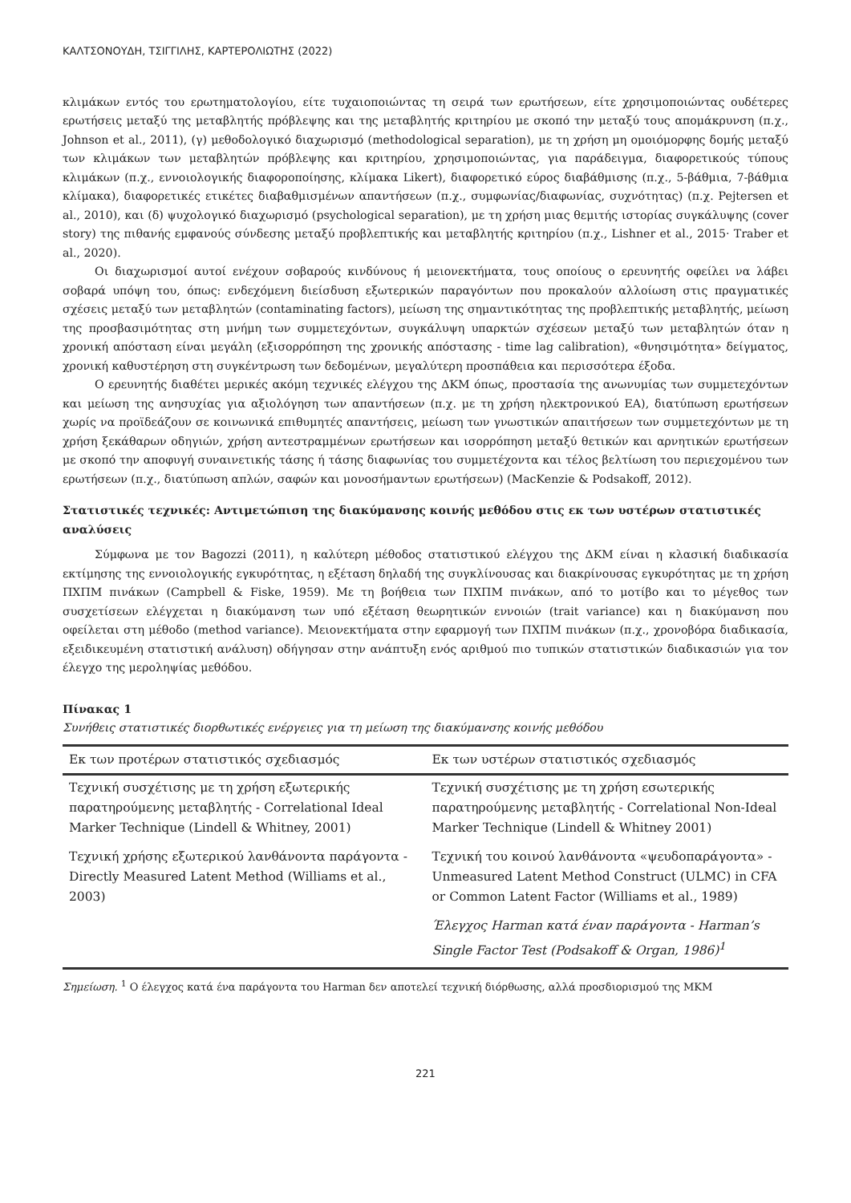ΚΑΛΤΣΟΝΟΥΔΗ, ΤΣΙΓΓΙΛΗΣ, ΚΑΡΤΕΡΟΛΙΩΤΗΣ (2022)
κλιμάκων εντός του ερωτηματολογίου, είτε τυχαιοποιώντας τη σειρά των ερωτήσεων, είτε χρησιμοποιώντας ουδέτερες ερωτήσεις μεταξύ της μεταβλητής πρόβλεψης και της μεταβλητής κριτηρίου με σκοπό την μεταξύ τους απομάκρυνση (π.χ., Johnson et al., 2011), (γ) μεθοδολογικό διαχωρισμό (methodological separation), με τη χρήση μη ομοιόμορφης δομής μεταξύ των κλιμάκων των μεταβλητών πρόβλεψης και κριτηρίου, χρησιμοποιώντας, για παράδειγμα, διαφορετικούς τύπους κλιμάκων (π.χ., εννοιολογικής διαφοροποίησης, κλίμακα Likert), διαφορετικό εύρος διαβάθμισης (π.χ., 5-βάθμια, 7-βάθμια κλίμακα), διαφορετικές ετικέτες διαβαθμισμένων απαντήσεων (π.χ., συμφωνίας/διαφωνίας, συχνότητας) (π.χ. Pejtersen et al., 2010), και (δ) ψυχολογικό διαχωρισμό (psychological separation), με τη χρήση μιας θεμιτής ιστορίας συγκάλυψης (cover story) της πιθανής εμφανούς σύνδεσης μεταξύ προβλεπτικής και μεταβλητής κριτηρίου (π.χ., Lishner et al., 2015· Traber et al., 2020).
Οι διαχωρισμοί αυτοί ενέχουν σοβαρούς κινδύνους ή μειονεκτήματα, τους οποίους ο ερευνητής οφείλει να λάβει σοβαρά υπόψη του, όπως: ενδεχόμενη διείσδυση εξωτερικών παραγόντων που προκαλούν αλλοίωση στις πραγματικές σχέσεις μεταξύ των μεταβλητών (contaminating factors), μείωση της σημαντικότητας της προβλεπτικής μεταβλητής, μείωση της προσβασιμότητας στη μνήμη των συμμετεχόντων, συγκάλυψη υπαρκτών σχέσεων μεταξύ των μεταβλητών όταν η χρονική απόσταση είναι μεγάλη (εξισορρόπηση της χρονικής απόστασης - time lag calibration), «θνησιμότητα» δείγματος, χρονική καθυστέρηση στη συγκέντρωση των δεδομένων, μεγαλύτερη προσπάθεια και περισσότερα έξοδα.
Ο ερευνητής διαθέτει μερικές ακόμη τεχνικές ελέγχου της ΔΚΜ όπως, προστασία της ανωνυμίας των συμμετεχόντων και μείωση της ανησυχίας για αξιολόγηση των απαντήσεων (π.χ. με τη χρήση ηλεκτρονικού ΕΑ), διατύπωση ερωτήσεων χωρίς να προϊδεάζουν σε κοινωνικά επιθυμητές απαντήσεις, μείωση των γνωστικών απαιτήσεων των συμμετεχόντων με τη χρήση ξεκάθαρων οδηγιών, χρήση αντεστραμμένων ερωτήσεων και ισορρόπηση μεταξύ θετικών και αρνητικών ερωτήσεων με σκοπό την αποφυγή συναινετικής τάσης ή τάσης διαφωνίας του συμμετέχοντα και τέλος βελτίωση του περιεχομένου των ερωτήσεων (π.χ., διατύπωση απλών, σαφών και μονοσήμαντων ερωτήσεων) (MacKenzie & Podsakoff, 2012).
Στατιστικές τεχνικές: Αντιμετώπιση της διακύμανσης κοινής μεθόδου στις εκ των υστέρων στατιστικές αναλύσεις
Σύμφωνα με τον Bagozzi (2011), η καλύτερη μέθοδος στατιστικού ελέγχου της ΔΚΜ είναι η κλασική διαδικασία εκτίμησης της εννοιολογικής εγκυρότητας, η εξέταση δηλαδή της συγκλίνουσας και διακρίνουσας εγκυρότητας με τη χρήση ΠΧΠΜ πινάκων (Campbell & Fiske, 1959). Με τη βοήθεια των ΠΧΠΜ πινάκων, από το μοτίβο και το μέγεθος των συσχετίσεων ελέγχεται η διακύμανση των υπό εξέταση θεωρητικών εννοιών (trait variance) και η διακύμανση που οφείλεται στη μέθοδο (method variance). Μειονεκτήματα στην εφαρμογή των ΠΧΠΜ πινάκων (π.χ., χρονοβόρα διαδικασία, εξειδικευμένη στατιστική ανάλυση) οδήγησαν στην ανάπτυξη ενός αριθμού πιο τυπικών στατιστικών διαδικασιών για τον έλεγχο της μεροληψίας μεθόδου.
Πίνακας 1
Συνήθεις στατιστικές διορθωτικές ενέργειες για τη μείωση της διακύμανσης κοινής μεθόδου
| Εκ των προτέρων στατιστικός σχεδιασμός | Εκ των υστέρων στατιστικός σχεδιασμός |
| --- | --- |
| Τεχνική συσχέτισης με τη χρήση εξωτερικής παρατηρούμενης μεταβλητής - Correlational Ideal Marker Technique (Lindell & Whitney, 2001) | Τεχνική συσχέτισης με τη χρήση εσωτερικής παρατηρούμενης μεταβλητής - Correlational Non-Ideal Marker Technique (Lindell & Whitney 2001) |
| Τεχνική χρήσης εξωτερικού λανθάνοντα παράγοντα - Directly Measured Latent Method (Williams et al., 2003) | Τεχνική του κοινού λανθάνοντα «ψευδοπαράγοντα» - Unmeasured Latent Method Construct (ULMC) in CFA or Common Latent Factor (Williams et al., 1989) |
| | Έλεγχος Harman κατά έναν παράγοντα - Harman’s Single Factor Test (Podsakoff & Organ, 1986)<sup>1</sup> |
Σημείωση. <sup>1</sup> Ο έλεγχος κατά ένα παράγοντα του Harman δεν αποτελεί τεχνική διόρθωσης, αλλά προσδιορισμού της ΜΚΜ
221